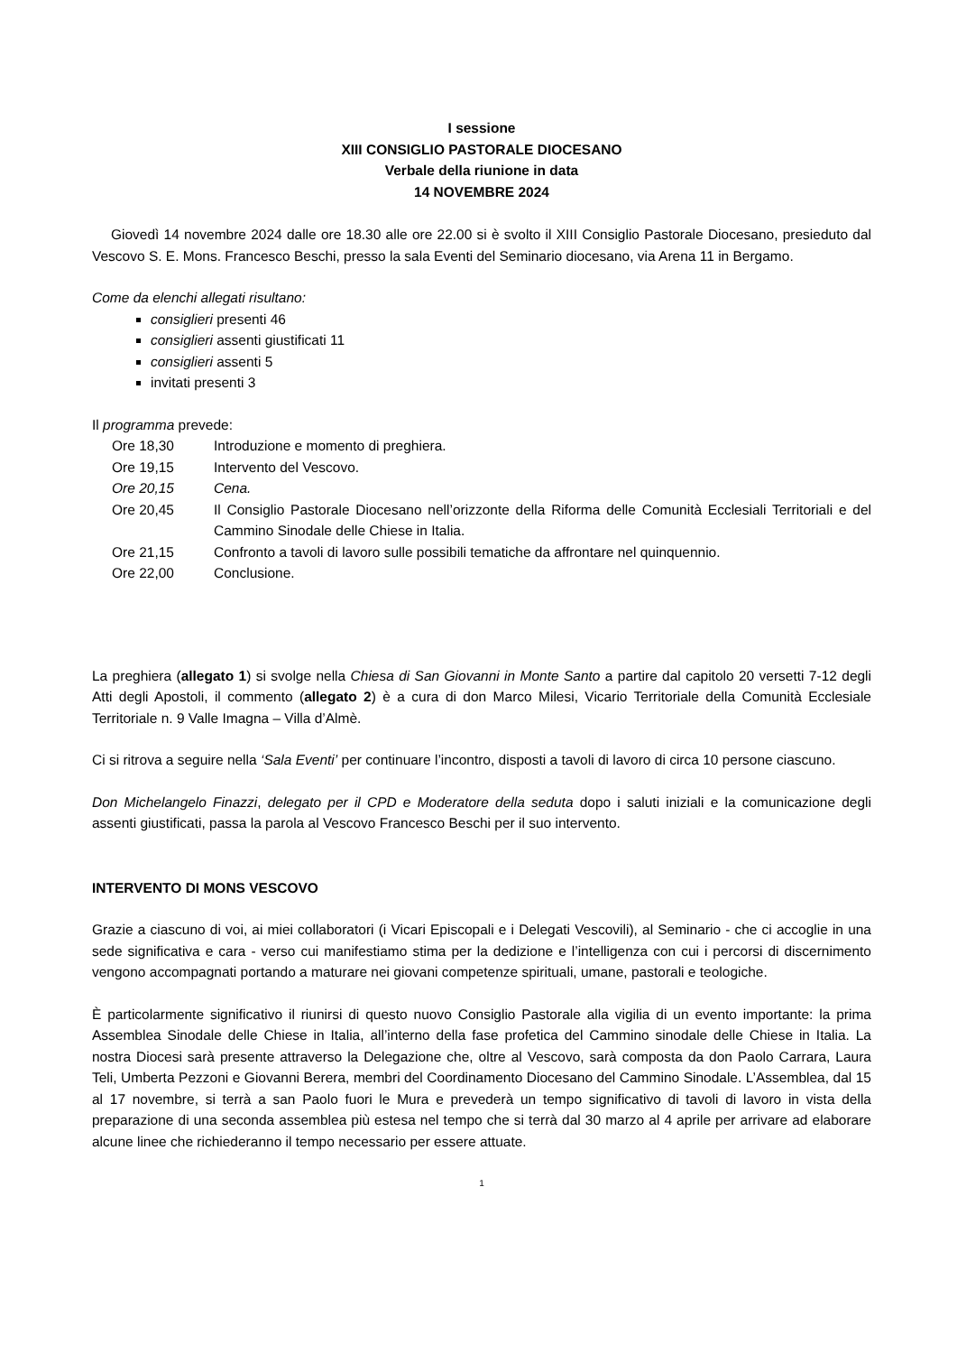I sessione
XIII CONSIGLIO PASTORALE DIOCESANO
Verbale della riunione in data
14 NOVEMBRE 2024
Giovedì 14 novembre 2024 dalle ore 18.30 alle ore 22.00 si è svolto il XIII Consiglio Pastorale Diocesano, presieduto dal Vescovo S. E. Mons. Francesco Beschi, presso la sala Eventi del Seminario diocesano, via Arena 11 in Bergamo.
Come da elenchi allegati risultano:
consiglieri presenti 46
consiglieri assenti giustificati 11
consiglieri assenti 5
invitati presenti 3
Il programma prevede:
| Ore 18,30 | Introduzione e momento di preghiera. |
| Ore 19,15 | Intervento del Vescovo. |
| Ore 20,15 | Cena. |
| Ore 20,45 | Il Consiglio Pastorale Diocesano nell’orizzonte della Riforma delle Comunità Ecclesiali Territoriali e del Cammino Sinodale delle Chiese in Italia. |
| Ore 21,15 | Confronto a tavoli di lavoro sulle possibili tematiche da affrontare nel quinquennio. |
| Ore 22,00 | Conclusione. |
La preghiera (allegato 1) si svolge nella Chiesa di San Giovanni in Monte Santo a partire dal capitolo 20 versetti 7-12 degli Atti degli Apostoli, il commento (allegato 2) è a cura di don Marco Milesi, Vicario Territoriale della Comunità Ecclesiale Territoriale n. 9 Valle Imagna – Villa d’Almè.
Ci si ritrova a seguire nella ‘Sala Eventi’ per continuare l’incontro, disposti a tavoli di lavoro di circa 10 persone ciascuno.
Don Michelangelo Finazzi, delegato per il CPD e Moderatore della seduta dopo i saluti iniziali e la comunicazione degli assenti giustificati, passa la parola al Vescovo Francesco Beschi per il suo intervento.
INTERVENTO DI MONS VESCOVO
Grazie a ciascuno di voi, ai miei collaboratori (i Vicari Episcopali e i Delegati Vescovili), al Seminario - che ci accoglie in una sede significativa e cara - verso cui manifestiamo stima per la dedizione e l’intelligenza con cui i percorsi di discernimento vengono accompagnati portando a maturare nei giovani competenze spirituali, umane, pastorali e teologiche.
È particolarmente significativo il riunirsi di questo nuovo Consiglio Pastorale alla vigilia di un evento importante: la prima Assemblea Sinodale delle Chiese in Italia, all’interno della fase profetica del Cammino sinodale delle Chiese in Italia. La nostra Diocesi sarà presente attraverso la Delegazione che, oltre al Vescovo, sarà composta da don Paolo Carrara, Laura Teli, Umberta Pezzoni e Giovanni Berera, membri del Coordinamento Diocesano del Cammino Sinodale. L’Assemblea, dal 15 al 17 novembre, si terrà a san Paolo fuori le Mura e prevederà un tempo significativo di tavoli di lavoro in vista della preparazione di una seconda assemblea più estesa nel tempo che si terrà dal 30 marzo al 4 aprile per arrivare ad elaborare alcune linee che richiederanno il tempo necessario per essere attuate.
1